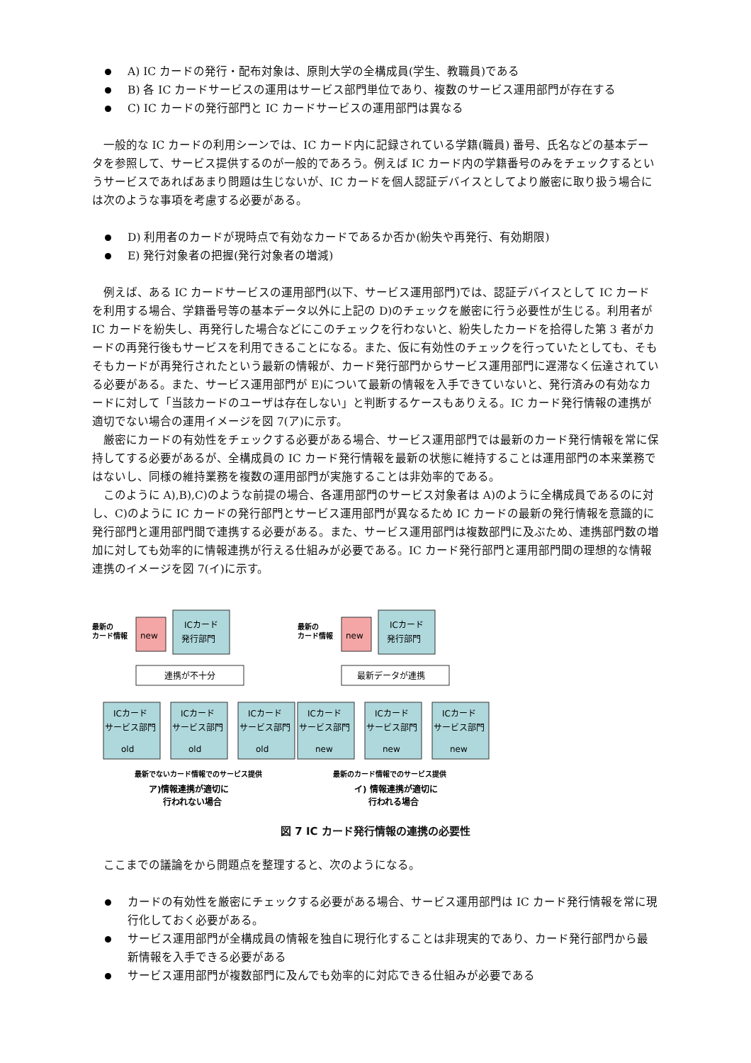A) IC カードの発行・配布対象は、原則大学の全構成員(学生、教職員)である
B) 各 IC カードサービスの運用はサービス部門単位であり、複数のサービス運用部門が存在する
C) IC カードの発行部門と IC カードサービスの運用部門は異なる
一般的な IC カードの利用シーンでは、IC カード内に記録されている学籍(職員) 番号、氏名などの基本データを参照して、サービス提供するのが一般的であろう。例えば IC カード内の学籍番号のみをチェックするというサービスであればあまり問題は生じないが、IC カードを個人認証デバイスとしてより厳密に取り扱う場合には次のような事項を考慮する必要がある。
D) 利用者のカードが現時点で有効なカードであるか否か(紛失や再発行、有効期限)
E) 発行対象者の把握(発行対象者の増減)
例えば、ある IC カードサービスの運用部門(以下、サービス運用部門)では、認証デバイスとして IC カードを利用する場合、学籍番号等の基本データ以外に上記の D)のチェックを厳密に行う必要性が生じる。利用者が IC カードを紛失し、再発行した場合などにこのチェックを行わないと、紛失したカードを拾得した第 3 者がカードの再発行後もサービスを利用できることになる。また、仮に有効性のチェックを行っていたとしても、そもそもカードが再発行されたという最新の情報が、カード発行部門からサービス運用部門に遅滞なく伝達されている必要がある。また、サービス運用部門が E)について最新の情報を入手できていないと、発行済みの有効なカードに対して「当該カードのユーザは存在しない」と判断するケースもありえる。IC カード発行情報の連携が適切でない場合の運用イメージを図 7(ア)に示す。
厳密にカードの有効性をチェックする必要がある場合、サービス運用部門では最新のカード発行情報を常に保持してする必要があるが、全構成員の IC カード発行情報を最新の状態に維持することは運用部門の本来業務ではないし、同様の維持業務を複数の運用部門が実施することは非効率的である。
このように A),B),C)のような前提の場合、各運用部門のサービス対象者は A)のように全構成員であるのに対し、C)のように IC カードの発行部門とサービス運用部門が異なるため IC カードの最新の発行情報を意識的に発行部門と運用部門間で連携する必要がある。また、サービス運用部門は複数部門に及ぶため、連携部門数の増加に対しても効率的に情報連携が行える仕組みが必要である。IC カード発行部門と運用部門間の理想的な情報連携のイメージを図 7(イ)に示す。
最新の
カード情報
new
ICカード
発行部門
連携が不十分
ICカード
サービス部門
ICカード
サービス部門
ICカード
サービス部門
old
old
old
最新でないカード情報でのサービス提供
ア)情報連携が適切に
行われない場合
最新の
カード情報
new
ICカード
発行部門
最新データが連携
ICカード
サービス部門
ICカード
サービス部門
ICカード
サービス部門
new
new
new
最新のカード情報でのサービス提供
イ) 情報連携が適切に
行われる場合
図 7 IC カード発行情報の連携の必要性
ここまでの議論をから問題点を整理すると、次のようになる。
カードの有効性を厳密にチェックする必要がある場合、サービス運用部門は IC カード発行情報を常に現行化しておく必要がある。
サービス運用部門が全構成員の情報を独自に現行化することは非現実的であり、カード発行部門から最新情報を入手できる必要がある
サービス運用部門が複数部門に及んでも効率的に対応できる仕組みが必要である